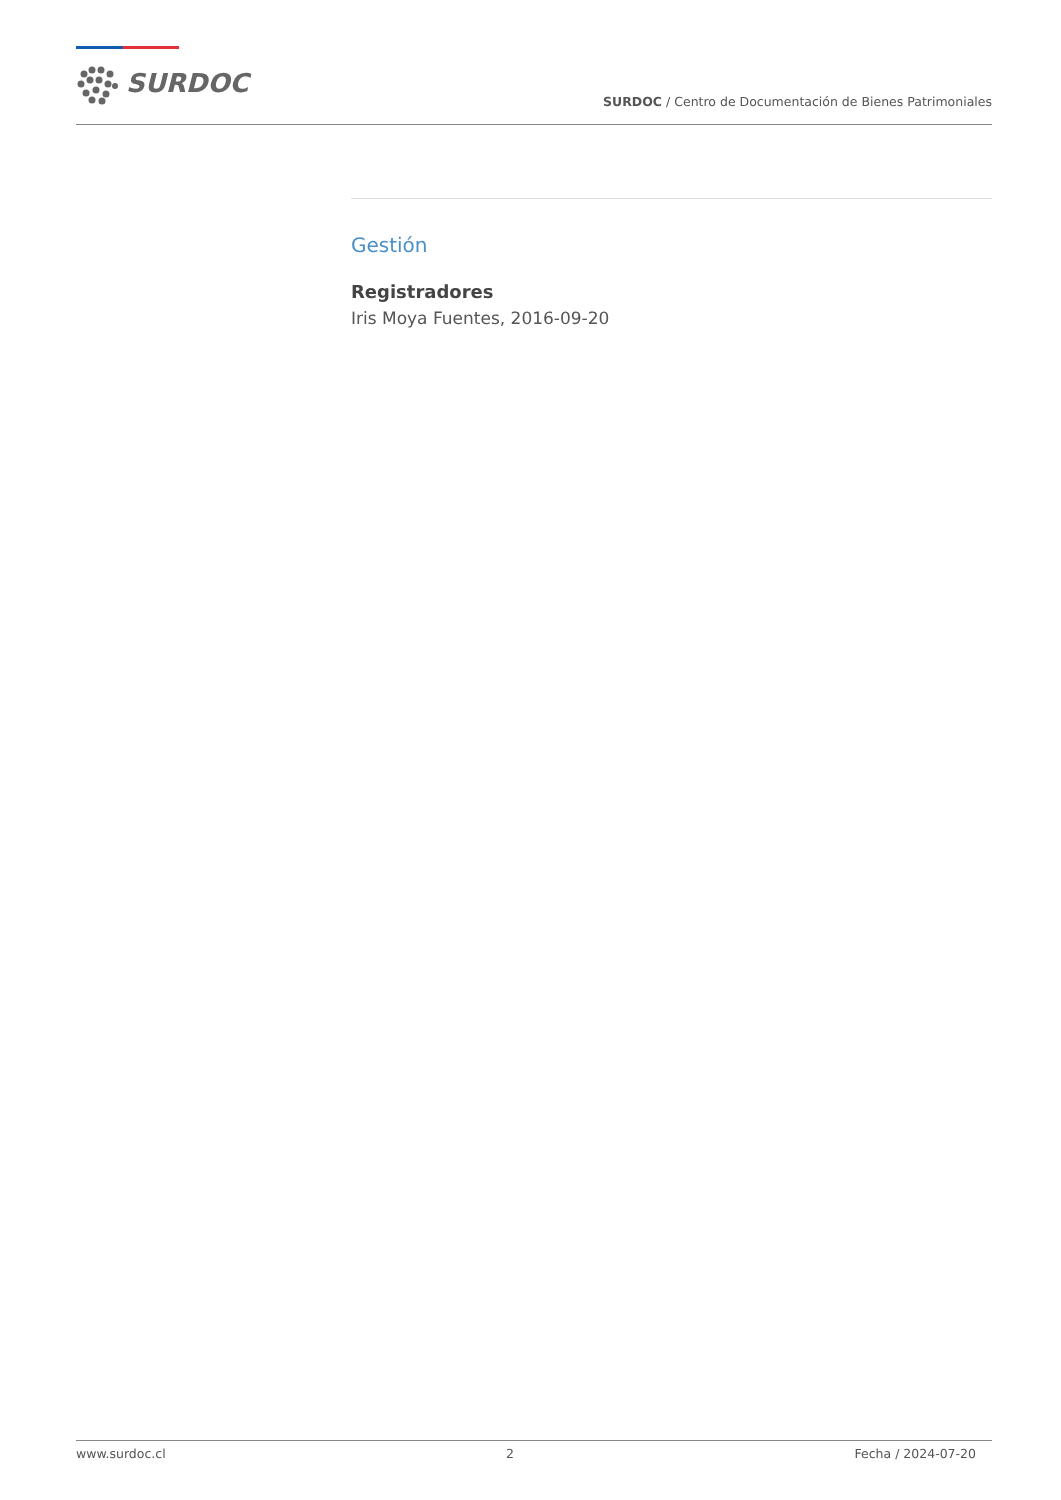SURDOC
SURDOC / Centro de Documentación de Bienes Patrimoniales
Gestión
Registradores
Iris Moya Fuentes, 2016-09-20
www.surdoc.cl 2 Fecha / 2024-07-20